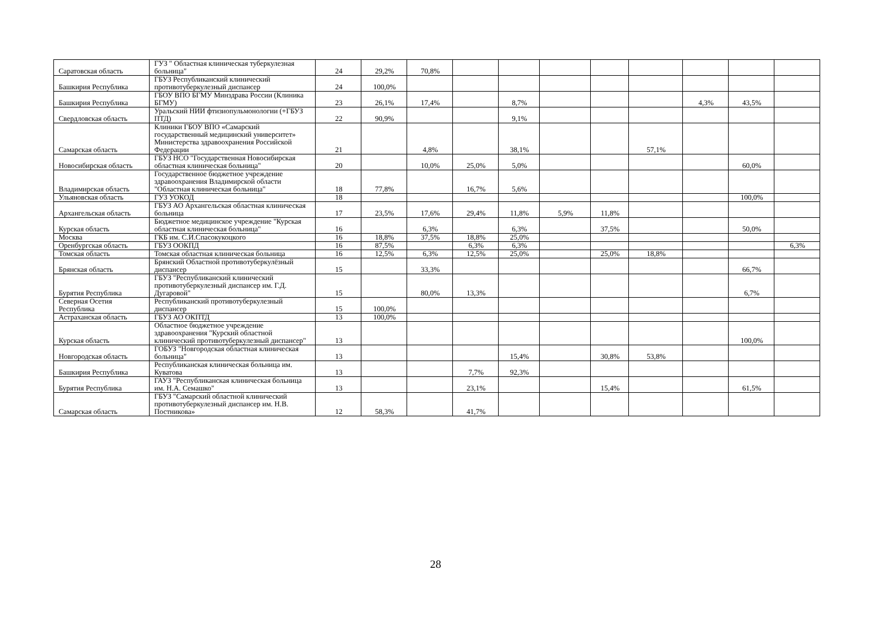| Саратовская область | ГУЗ " Областная клиническая туберкулезная больница" | 24 | 29,2% | 70,8% | | | | | | | | |
| Башкирия Республика | ГБУЗ Республиканский клинический противотуберкулезный диспансер | 24 | 100,0% | | | | | | | | | |
| Башкирия Республика | ГБОУ ВПО БГМУ Минздрава России (Клиника БГМУ) | 23 | 26,1% | 17,4% | | 8,7% | | | | 4,3% | 43,5% | |
| Свердловская область | Уральский НИИ фтизиопульмонологии (+ГБУЗ ПТД) | 22 | 90,9% | | | 9,1% | | | | | | |
| Самарская область | Клиники ГБОУ ВПО «Самарский государственный медицинский университет» Министерства здравоохранения Российской Федерации | 21 | | 4,8% | | 38,1% | | | 57,1% | | | |
| Новосибирская область | ГБУЗ НСО "Государственная Новосибирская областная клиническая больница" | 20 | | 10,0% | 25,0% | 5,0% | | | | | 60,0% | |
| Владимирская область | Государственное бюджетное учреждение здравоохранения Владимирской области "Областная клиническая больница" | 18 | 77,8% | | 16,7% | 5,6% | | | | | | |
| Ульяновская область | ГУЗ УОКОД | 18 | | | | | | | | | 100,0% | |
| Архангельская область | ГБУЗ АО Архангельская областная клиническая больница | 17 | 23,5% | 17,6% | 29,4% | 11,8% | 5,9% | 11,8% | | | | |
| Курская область | Бюджетное медицинское учреждение "Курская областная клиническая больница" | 16 | | 6,3% | | 6,3% | | 37,5% | | | 50,0% | |
| Москва | ГКБ им. С.И.Спасокукоцкого | 16 | 18,8% | 37,5% | 18,8% | 25,0% | | | | | | |
| Оренбургская область | ГБУЗ ООКПД | 16 | 87,5% | | 6,3% | 6,3% | | | | | | 6,3% |
| Томская область | Томская областная клиническая больница | 16 | 12,5% | 6,3% | 12,5% | 25,0% | | 25,0% | 18,8% | | | |
| Брянская область | Брянский Областной противотуберкулёзный диспансер | 15 | | 33,3% | | | | | | | 66,7% | |
| Бурятия Республика | ГБУЗ "Республиканский клинический противотуберкулезный диспансер им. Г.Д. Дугаровой" | 15 | | 80,0% | 13,3% | | | | | | 6,7% | |
| Северная Осетия Республика | Республиканский противотуберкулезный диспансер | 15 | 100,0% | | | | | | | | | |
| Астраханская область | ГБУЗ АО ОКПТД | 13 | 100,0% | | | | | | | | | |
| Курская область | Областное бюджетное учреждение здравоохранения "Курский областной клинический противотуберкулезный диспансер" | 13 | | | | | | | | | 100,0% | |
| Новгородская область | ГОБУЗ "Новгородская областная клиническая больница" | 13 | | | | 15,4% | | 30,8% | 53,8% | | | |
| Башкирия Республика | Республиканская клиническая больница им. Куватова | 13 | | | 7,7% | 92,3% | | | | | | |
| Бурятия Республика | ГАУЗ "Республиканская клиническая больница им. Н.А. Семашко" | 13 | | | 23,1% | | | 15,4% | | | 61,5% | |
| Самарская область | ГБУЗ "Самарский областной клинический противотуберкулезный диспансер им. Н.В. Постникова» | 12 | 58,3% | | 41,7% | | | | | | | |
28